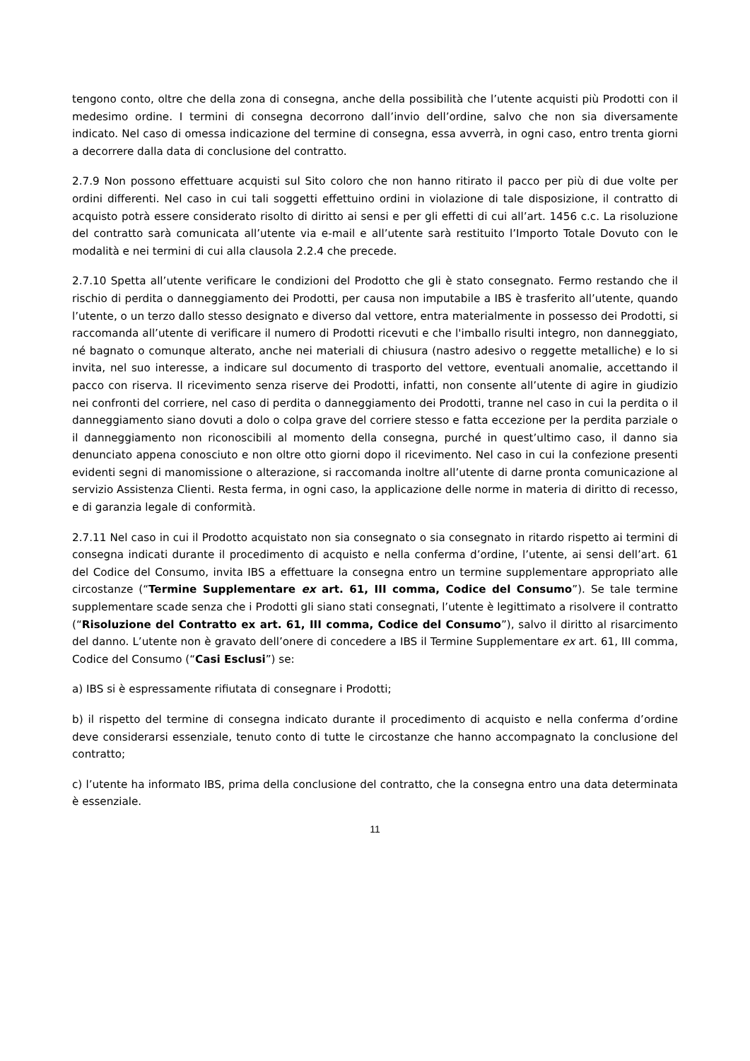tengono conto, oltre che della zona di consegna, anche della possibilità che l’utente acquisti più Prodotti con il medesimo ordine. I termini di consegna decorrono dall’invio dell’ordine, salvo che non sia diversamente indicato. Nel caso di omessa indicazione del termine di consegna, essa avverrà, in ogni caso, entro trenta giorni a decorrere dalla data di conclusione del contratto.
2.7.9 Non possono effettuare acquisti sul Sito coloro che non hanno ritirato il pacco per più di due volte per ordini differenti. Nel caso in cui tali soggetti effettuino ordini in violazione di tale disposizione, il contratto di acquisto potrà essere considerato risolto di diritto ai sensi e per gli effetti di cui all’art. 1456 c.c. La risoluzione del contratto sarà comunicata all’utente via e-mail e all’utente sarà restituito l’Importo Totale Dovuto con le modalità e nei termini di cui alla clausola 2.2.4 che precede.
2.7.10 Spetta all’utente verificare le condizioni del Prodotto che gli è stato consegnato. Fermo restando che il rischio di perdita o danneggiamento dei Prodotti, per causa non imputabile a IBS è trasferito all’utente, quando l’utente, o un terzo dallo stesso designato e diverso dal vettore, entra materialmente in possesso dei Prodotti, si raccomanda all’utente di verificare il numero di Prodotti ricevuti e che l'imballo risulti integro, non danneggiato, né bagnato o comunque alterato, anche nei materiali di chiusura (nastro adesivo o reggette metalliche) e lo si invita, nel suo interesse, a indicare sul documento di trasporto del vettore, eventuali anomalie, accettando il pacco con riserva. Il ricevimento senza riserve dei Prodotti, infatti, non consente all’utente di agire in giudizio nei confronti del corriere, nel caso di perdita o danneggiamento dei Prodotti, tranne nel caso in cui la perdita o il danneggiamento siano dovuti a dolo o colpa grave del corriere stesso e fatta eccezione per la perdita parziale o il danneggiamento non riconoscibili al momento della consegna, purché in quest’ultimo caso, il danno sia denunciato appena conosciuto e non oltre otto giorni dopo il ricevimento. Nel caso in cui la confezione presenti evidenti segni di manomissione o alterazione, si raccomanda inoltre all’utente di darne pronta comunicazione al servizio Assistenza Clienti. Resta ferma, in ogni caso, la applicazione delle norme in materia di diritto di recesso, e di garanzia legale di conformità.
2.7.11 Nel caso in cui il Prodotto acquistato non sia consegnato o sia consegnato in ritardo rispetto ai termini di consegna indicati durante il procedimento di acquisto e nella conferma d’ordine, l’utente, ai sensi dell’art. 61 del Codice del Consumo, invita IBS a effettuare la consegna entro un termine supplementare appropriato alle circostanze (“Termine Supplementare ex art. 61, III comma, Codice del Consumo”). Se tale termine supplementare scade senza che i Prodotti gli siano stati consegnati, l’utente è legittimato a risolvere il contratto (“Risoluzione del Contratto ex art. 61, III comma, Codice del Consumo”), salvo il diritto al risarcimento del danno. L’utente non è gravato dell’onere di concedere a IBS il Termine Supplementare ex art. 61, III comma, Codice del Consumo (“Casi Esclusi”) se:
a) IBS si è espressamente rifiutata di consegnare i Prodotti;
b) il rispetto del termine di consegna indicato durante il procedimento di acquisto e nella conferma d’ordine deve considerarsi essenziale, tenuto conto di tutte le circostanze che hanno accompagnato la conclusione del contratto;
c) l’utente ha informato IBS, prima della conclusione del contratto, che la consegna entro una data determinata è essenziale.
11